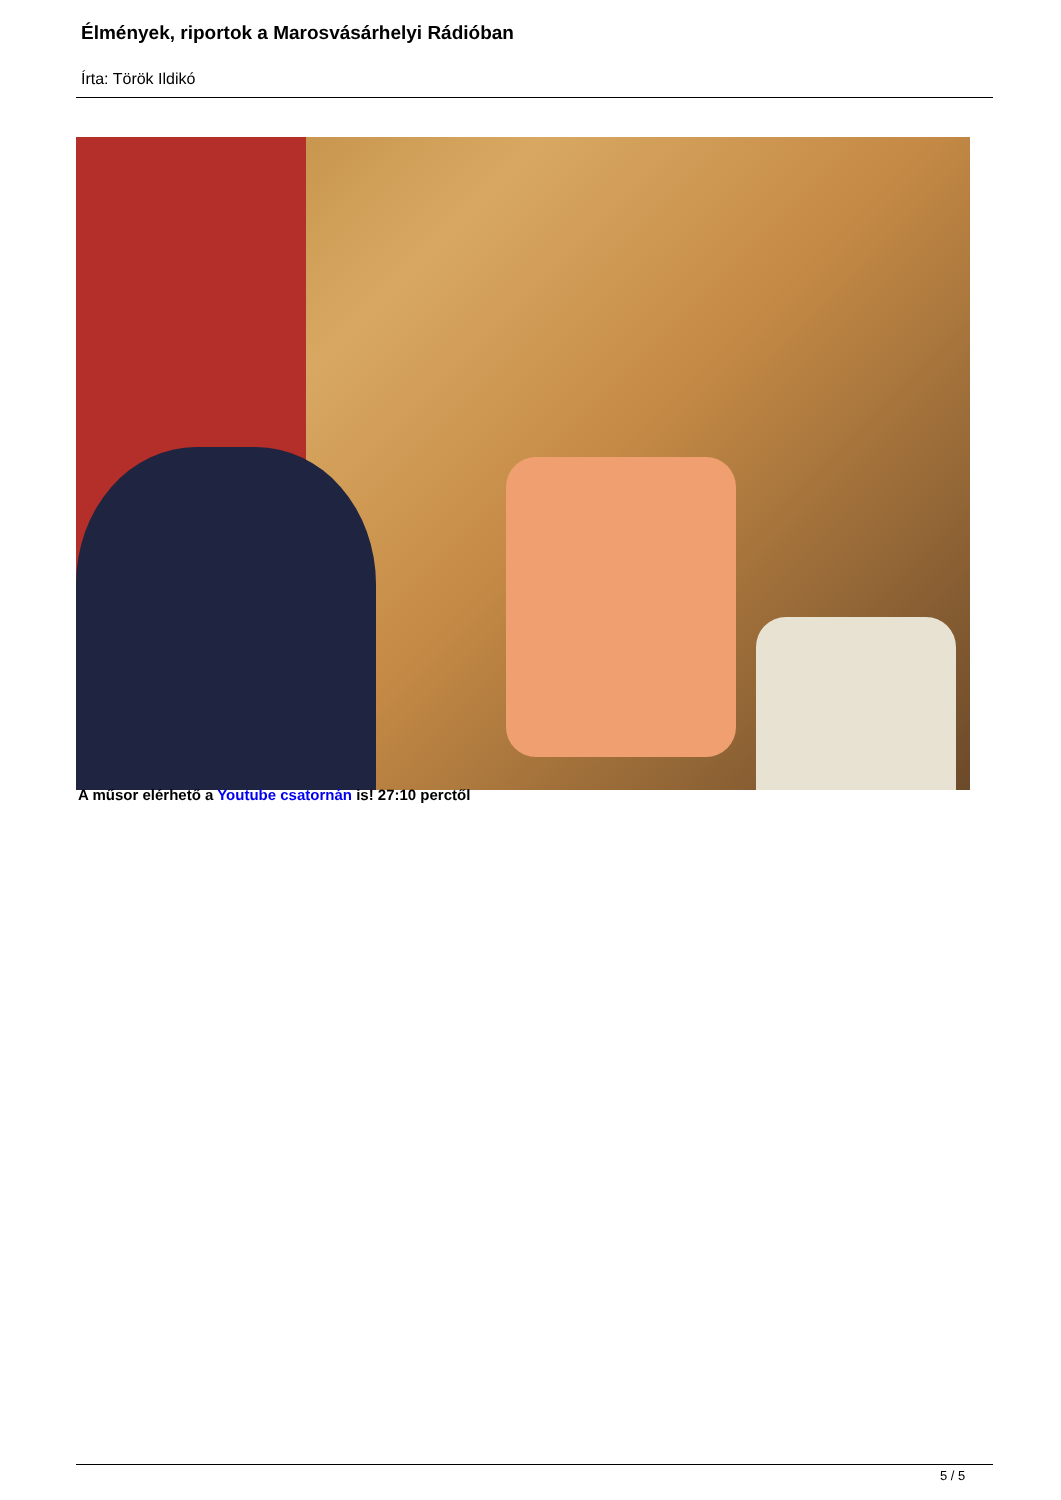Élmények, riportok a Marosvásárhelyi Rádióban
Írta: Török Ildikó
A műsor elérhető a Youtube csatornán is! 27:10 perctől
5 / 5